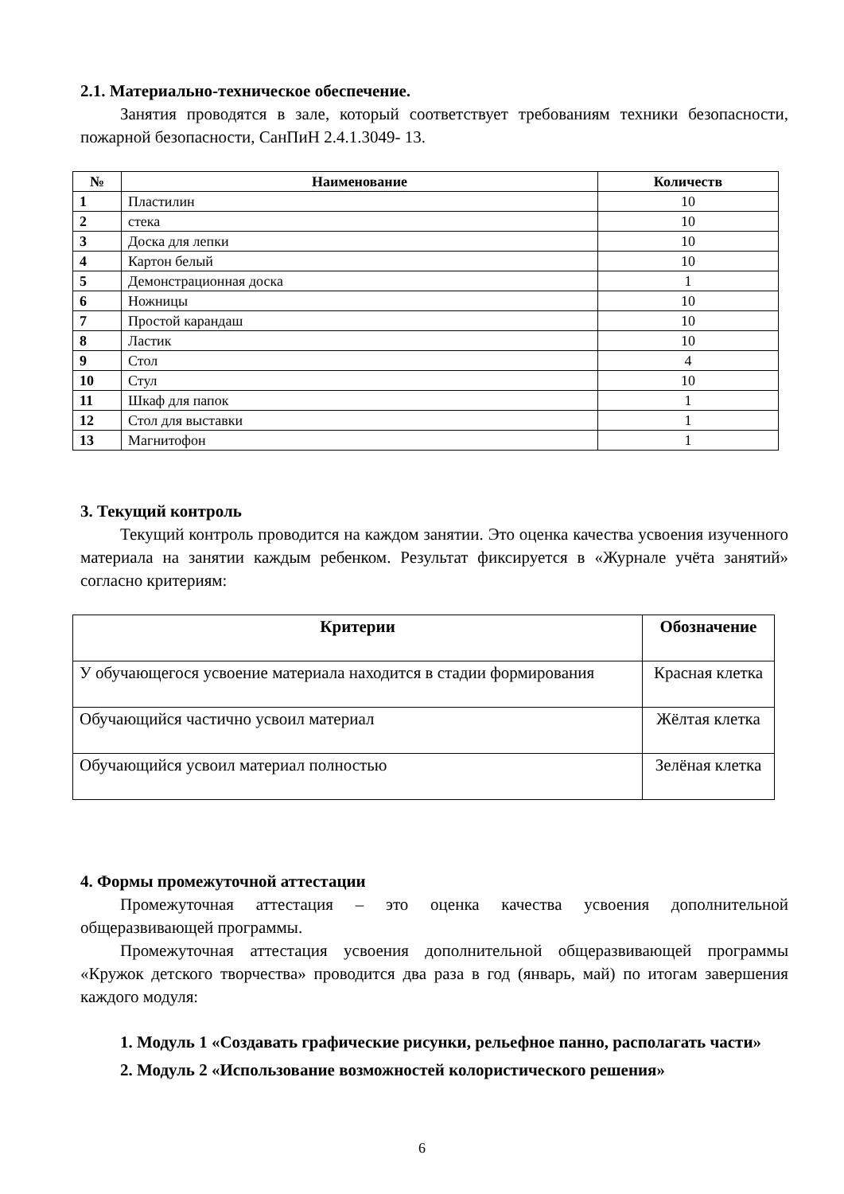2.1. Материально-техническое обеспечение.
Занятия проводятся в зале, который соответствует требованиям техники безопасности, пожарной безопасности, СанПиН 2.4.1.3049- 13.
| № | Наименование | Количеств |
| --- | --- | --- |
| 1 | Пластилин | 10 |
| 2 | стека | 10 |
| 3 | Доска для лепки | 10 |
| 4 | Картон белый | 10 |
| 5 | Демонстрационная доска | 1 |
| 6 | Ножницы | 10 |
| 7 | Простой карандаш | 10 |
| 8 | Ластик | 10 |
| 9 | Стол | 4 |
| 10 | Стул | 10 |
| 11 | Шкаф для папок | 1 |
| 12 | Стол для выставки | 1 |
| 13 | Магнитофон | 1 |
3. Текущий контроль
Текущий контроль проводится на каждом занятии. Это оценка качества усвоения изученного материала на занятии каждым ребенком. Результат фиксируется в «Журнале учёта занятий» согласно критериям:
| Критерии | Обозначение |
| --- | --- |
| У обучающегося усвоение материала находится в стадии формирования | Красная клетка |
| Обучающийся частично усвоил материал | Жёлтая клетка |
| Обучающийся усвоил материал полностью | Зелёная клетка |
4. Формы промежуточной аттестации
Промежуточная аттестация – это оценка качества усвоения дополнительной общеразвивающей программы.
Промежуточная аттестация усвоения дополнительной общеразвивающей программы «Кружок детского творчества» проводится два раза в год (январь, май) по итогам завершения каждого модуля:
1. Модуль 1 «Создавать графические рисунки, рельефное панно, располагать части»
2. Модуль 2 «Использование возможностей колористического решения»
6